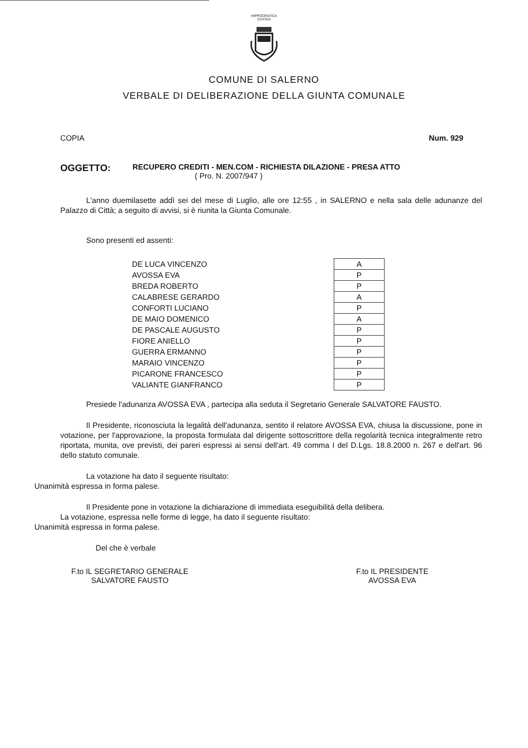HIPPOCRATICA CIVITAS
COMUNE DI SALERNO
VERBALE DI DELIBERAZIONE DELLA GIUNTA COMUNALE
COPIA Num. 929
OGGETTO: RECUPERO CREDITI - MEN.COM - RICHIESTA DILAZIONE - PRESA ATTO
( Pro. N. 2007/947 )
L'anno duemilasette addì sei del mese di Luglio, alle ore 12:55 , in SALERNO e nella sala delle adunanze del Palazzo di Città; a seguito di avvisi, si è riunita la Giunta Comunale.
Sono presenti ed assenti:
| DE LUCA VINCENZO | A |
| AVOSSA EVA | P |
| BREDA ROBERTO | P |
| CALABRESE GERARDO | A |
| CONFORTI LUCIANO | P |
| DE MAIO DOMENICO | A |
| DE PASCALE AUGUSTO | P |
| FIORE ANIELLO | P |
| GUERRA ERMANNO | P |
| MARAIO VINCENZO | P |
| PICARONE FRANCESCO | P |
| VALIANTE GIANFRANCO | P |
Presiede l'adunanza AVOSSA EVA , partecipa alla seduta il Segretario Generale SALVATORE FAUSTO.
Il Presidente, riconosciuta la legalità dell'adunanza, sentito il relatore AVOSSA EVA, chiusa la discussione, pone in votazione, per l'approvazione, la proposta formulata dal dirigente sottoscrittore della regolarità tecnica integralmente retro riportata, munita, ove previsti, dei pareri espressi ai sensi dell'art. 49 comma I del D.Lgs. 18.8.2000 n. 267 e dell'art. 96 dello statuto comunale.
La votazione ha dato il seguente risultato:
Unanimità espressa in forma palese.
Il Presidente pone in votazione la dichiarazione di immediata eseguibilità della delibera.
La votazione, espressa nelle forme di legge, ha dato il seguente risultato:
Unanimità espressa in forma palese.
Del che è verbale
F.to IL SEGRETARIO GENERALE
SALVATORE FAUSTO
F.to IL PRESIDENTE
AVOSSA EVA